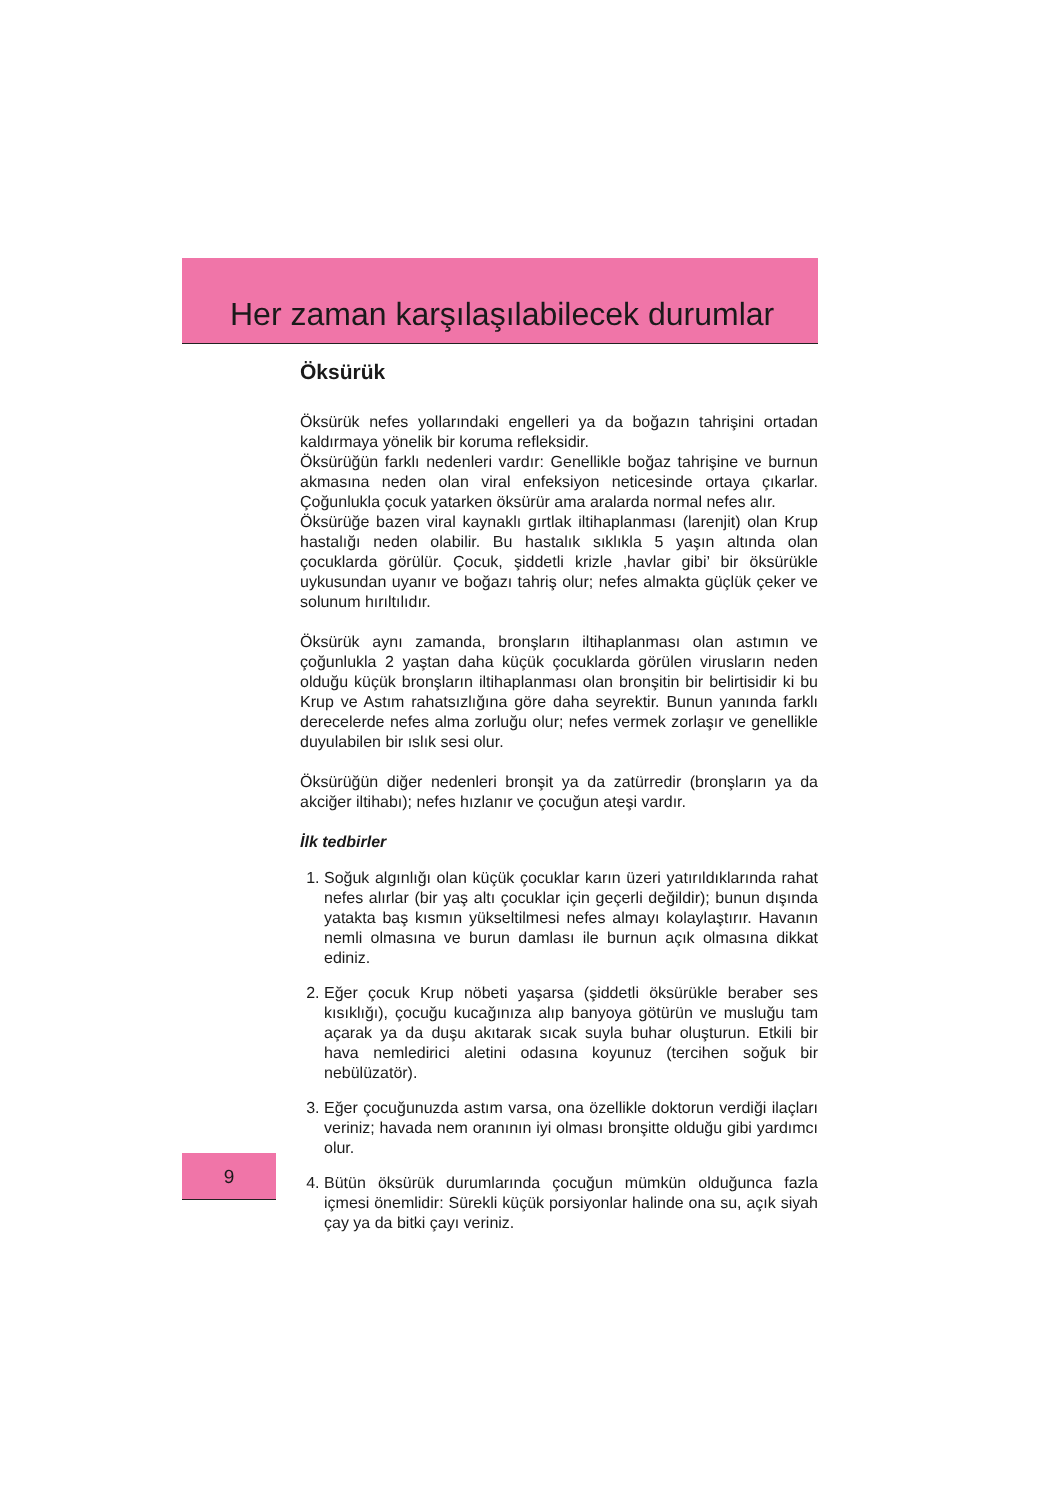Her zaman karşılaşılabilecek durumlar
Öksürük
Öksürük nefes yollarındaki engelleri ya da boğazın tahrişini ortadan kaldırmaya yönelik bir koruma refleksidir.
Öksürüğün farklı nedenleri vardır: Genellikle boğaz tahrişine ve burnun akmasına neden olan viral enfeksiyon neticesinde ortaya çıkarlar. Çoğunlukla çocuk yatarken öksürür ama aralarda normal nefes alır.
Öksürüğe bazen viral kaynaklı gırtlak iltihaplanması (larenjit) olan Krup hastalığı neden olabilir. Bu hastalık sıklıkla 5 yaşın altında olan çocuklarda görülür. Çocuk, şiddetli krizle ‚havlar gibi’ bir öksürükle uykusundan uyanır ve boğazı tahriş olur; nefes almakta güçlük çeker ve solunum hırıltılıdır.
Öksürük aynı zamanda, bronşların iltihaplanması olan astımın ve çoğunlukla 2 yaştan daha küçük çocuklarda görülen virusların neden olduğu küçük bronşların iltihaplanması olan bronşitin bir belirtisidir ki bu Krup ve Astım rahatsızlığına göre daha seyrektir. Bunun yanında farklı derecelerde nefes alma zorluğu olur; nefes vermek zorlaşır ve genellikle duyulabilen bir ıslık sesi olur.
Öksürüğün diğer nedenleri bronşit ya da zatürredir (bronşların ya da akciğer iltihabı); nefes hızlanır ve çocuğun ateşi vardır.
İlk tedbirler
1. Soğuk algınlığı olan küçük çocuklar karın üzeri yatırıldıklarında rahat nefes alırlar (bir yaş altı çocuklar için geçerli değildir); bunun dışında yatakta baş kısmın yükseltilmesi nefes almayı kolaylaştırır. Havanın nemli olmasına ve burun damlası ile burnun açık olmasına dikkat ediniz.
2. Eğer çocuk Krup nöbeti yaşarsa (şiddetli öksürükle beraber ses kısıklığı), çocuğu kucağınıza alıp banyoya götürün ve musluğu tam açarak ya da duşu akıtarak sıcak suyla buhar oluşturun. Etkili bir hava nemledirici aletini odasına koyunuz (tercihen soğuk bir nebülüzatör).
3. Eğer çocuğunuzda astım varsa, ona özellikle doktorun verdiği ilaçları veriniz; havada nem oranının iyi olması bronşitte olduğu gibi yardımcı olur.
4. Bütün öksürük durumlarında çocuğun mümkün olduğunca fazla içmesi önemlidir: Sürekli küçük porsiyonlar halinde ona su, açık siyah çay ya da bitki çayı veriniz.
9